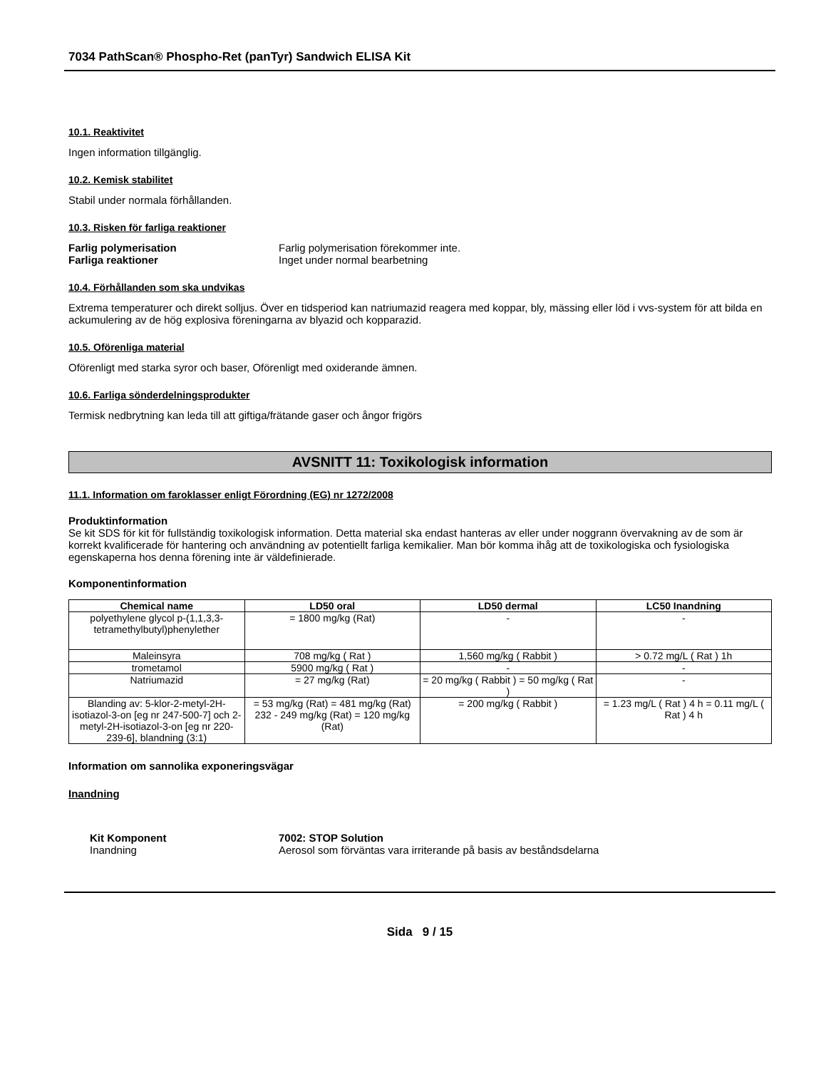7034 PathScan® Phospho-Ret (panTyr) Sandwich ELISA Kit
10.1. Reaktivitet
Ingen information tillgänglig.
10.2. Kemisk stabilitet
Stabil under normala förhållanden.
10.3. Risken för farliga reaktioner
Farlig polymerisation Farlig polymerisation förekommer inte.
Farliga reaktioner Inget under normal bearbetning
10.4. Förhållanden som ska undvikas
Extrema temperaturer och direkt solljus. Över en tidsperiod kan natriumazid reagera med koppar, bly, mässing eller löd i vvs-system för att bilda en ackumulering av de hög explosiva föreningarna av blyazid och kopparazid.
10.5. Oförenliga material
Oförenligt med starka syror och baser, Oförenligt med oxiderande ämnen.
10.6. Farliga sönderdelningsprodukter
Termisk nedbrytning kan leda till att giftiga/frätande gaser och ångor frigörs
AVSNITT 11: Toxikologisk information
11.1. Information om faroklasser enligt Förordning (EG) nr 1272/2008
Produktinformation
Se kit SDS för kit för fullständig toxikologisk information. Detta material ska endast hanteras av eller under noggrann övervakning av de som är korrekt kvalificerade för hantering och användning av potentiellt farliga kemikalier. Man bör komma ihåg att de toxikologiska och fysiologiska egenskaperna hos denna förening inte är väldefinierade.
Komponentinformation
| Chemical name | LD50 oral | LD50 dermal | LC50 Inandning |
| --- | --- | --- | --- |
| polyethylene glycol p-(1,1,3,3-tetramethylbutyl)phenylether | = 1800 mg/kg (Rat) | - | - |
| Maleinsyra | 708 mg/kg ( Rat ) | 1,560 mg/kg ( Rabbit ) | > 0.72 mg/L ( Rat ) 1h |
| trometamol | 5900 mg/kg ( Rat ) | - | - |
| Natriumazid | = 27 mg/kg (Rat) | = 20 mg/kg ( Rabbit ) = 50 mg/kg ( Rat ) | - |
| Blanding av: 5-klor-2-metyl-2H-isotiazol-3-on [eg nr 247-500-7] och 2-metyl-2H-isotiazol-3-on [eg nr 220-239-6], blandning (3:1) | = 53 mg/kg (Rat) = 481 mg/kg (Rat) 232 - 249 mg/kg (Rat) = 120 mg/kg (Rat) | = 200 mg/kg ( Rabbit ) | = 1.23 mg/L ( Rat ) 4 h = 0.11 mg/L ( Rat ) 4 h |
Information om sannolika exponeringsvägar
Inandning
Kit Komponent 7002: STOP Solution
Inandning Aerosol som förväntas vara irriterande på basis av beståndsdelarna
Sida 9 / 15